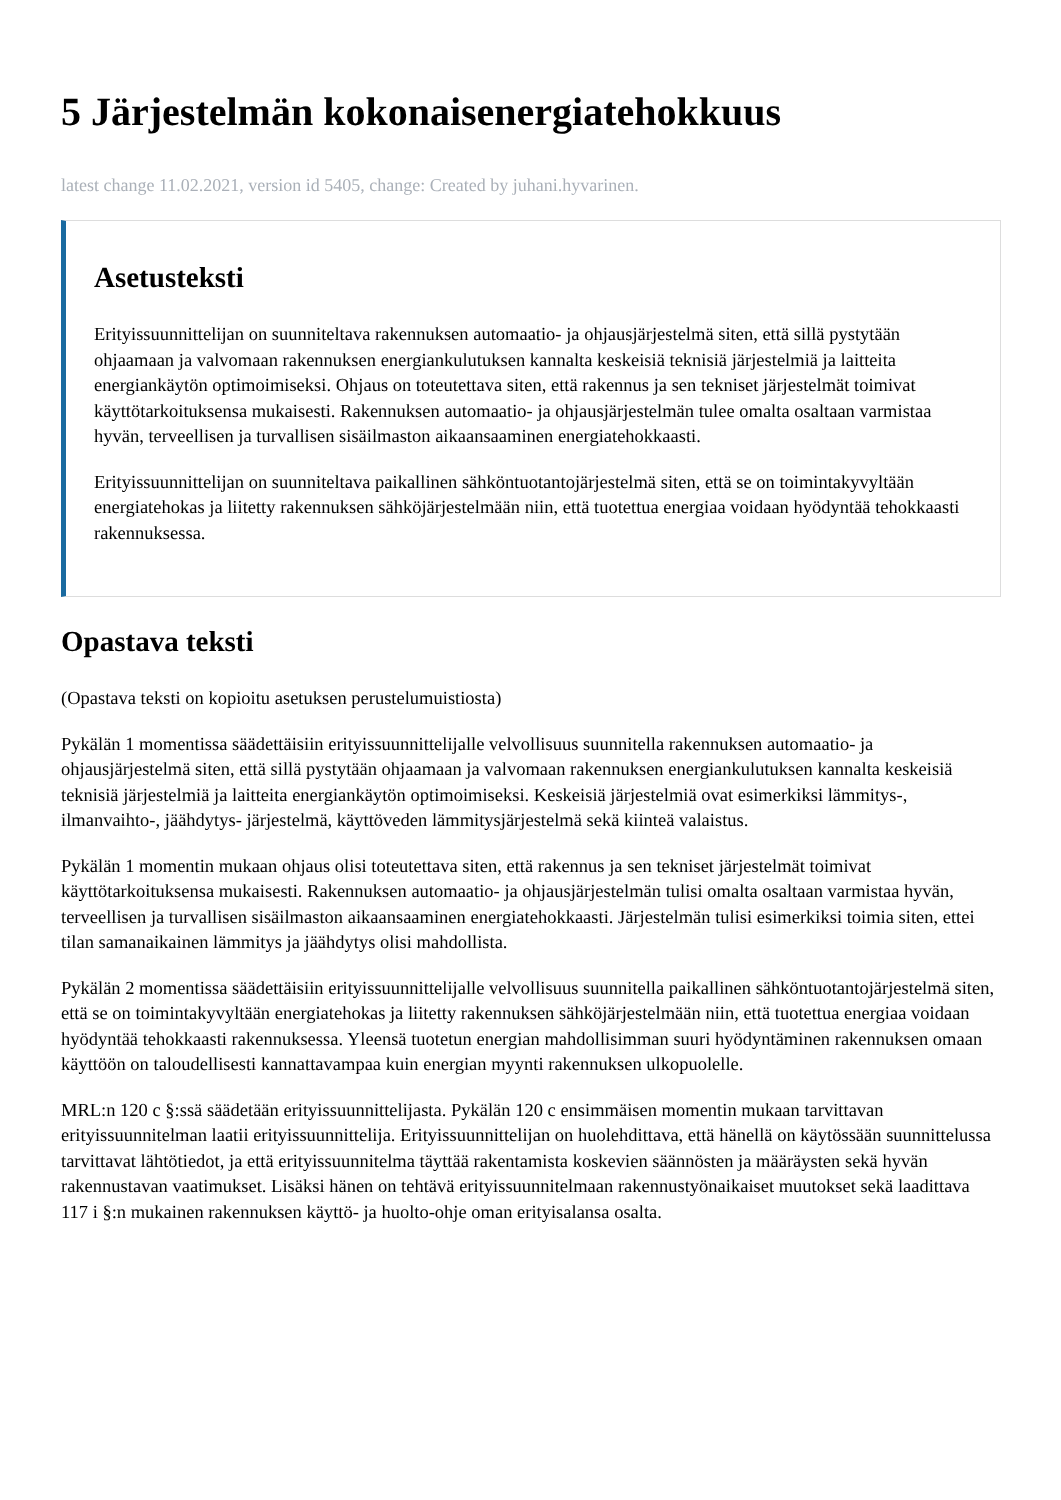5 Järjestelmän kokonaisenergiatehokkuus
latest change 11.02.2021, version id 5405, change: Created by juhani.hyvarinen.
Asetusteksti
Erityissuunnittelijan on suunniteltava rakennuksen automaatio- ja ohjausjärjestelmä siten, että sillä pystytään ohjaamaan ja valvomaan rakennuksen energiankulutuksen kannalta keskeisiä teknisiä järjestelmiä ja laitteita energiankäytön optimoimiseksi. Ohjaus on toteutettava siten, että rakennus ja sen tekniset järjestelmät toimivat käyttötarkoituksensa mukaisesti. Rakennuksen automaatio- ja ohjausjärjestelmän tulee omalta osaltaan varmistaa hyvän, terveellisen ja turvallisen sisäilmaston aikaansaaminen energiatehokkaasti.
Erityissuunnittelijan on suunniteltava paikallinen sähköntuotantojärjestelmä siten, että se on toimintakyvyltään energiatehokas ja liitetty rakennuksen sähköjärjestelmään niin, että tuotettua energiaa voidaan hyödyntää tehokkaasti rakennuksessa.
Opastava teksti
(Opastava teksti on kopioitu asetuksen perustelumuistiosta)
Pykälän 1 momentissa säädettäisiin erityissuunnittelijalle velvollisuus suunnitella rakennuksen automaatio- ja ohjausjärjestelmä siten, että sillä pystytään ohjaamaan ja valvomaan rakennuksen energiankulutuksen kannalta keskeisiä teknisiä järjestelmiä ja laitteita energiankäytön optimoimiseksi. Keskeisiä järjestelmiä ovat esimerkiksi lämmitys-, ilmanvaihto-, jäähdytys- järjestelmä, käyttöveden lämmitysjärjestelmä sekä kiinteä valaistus.
Pykälän 1 momentin mukaan ohjaus olisi toteutettava siten, että rakennus ja sen tekniset järjestelmät toimivat käyttötarkoituksensa mukaisesti. Rakennuksen automaatio- ja ohjausjärjestelmän tulisi omalta osaltaan varmistaa hyvän, terveellisen ja turvallisen sisäilmaston aikaansaaminen energiatehokkaasti. Järjestelmän tulisi esimerkiksi toimia siten, ettei tilan samanaikainen lämmitys ja jäähdytys olisi mahdollista.
Pykälän 2 momentissa säädettäisiin erityissuunnittelijalle velvollisuus suunnitella paikallinen sähköntuotantojärjestelmä siten, että se on toimintakyvyltään energiatehokas ja liitetty rakennuksen sähköjärjestelmään niin, että tuotettua energiaa voidaan hyödyntää tehokkaasti rakennuksessa. Yleensä tuotetun energian mahdollisimman suuri hyödyntäminen rakennuksen omaan käyttöön on taloudellisesti kannattavampaa kuin energian myynti rakennuksen ulkopuolelle.
MRL:n 120 c §:ssä säädetään erityissuunnittelijasta. Pykälän 120 c ensimmäisen momentin mukaan tarvittavan erityissuunnitelman laatii erityissuunnittelija. Erityissuunnittelijan on huolehdittava, että hänellä on käytössään suunnittelussa tarvittavat lähtötiedot, ja että erityissuunnitelma täyttää rakentamista koskevien säännösten ja määräysten sekä hyvän rakennustavan vaatimukset. Lisäksi hänen on tehtävä erityissuunnitelmaan rakennustyönaikaiset muutokset sekä laadittava 117 i §:n mukainen rakennuksen käyttö- ja huolto-ohje oman erityisalansa osalta.